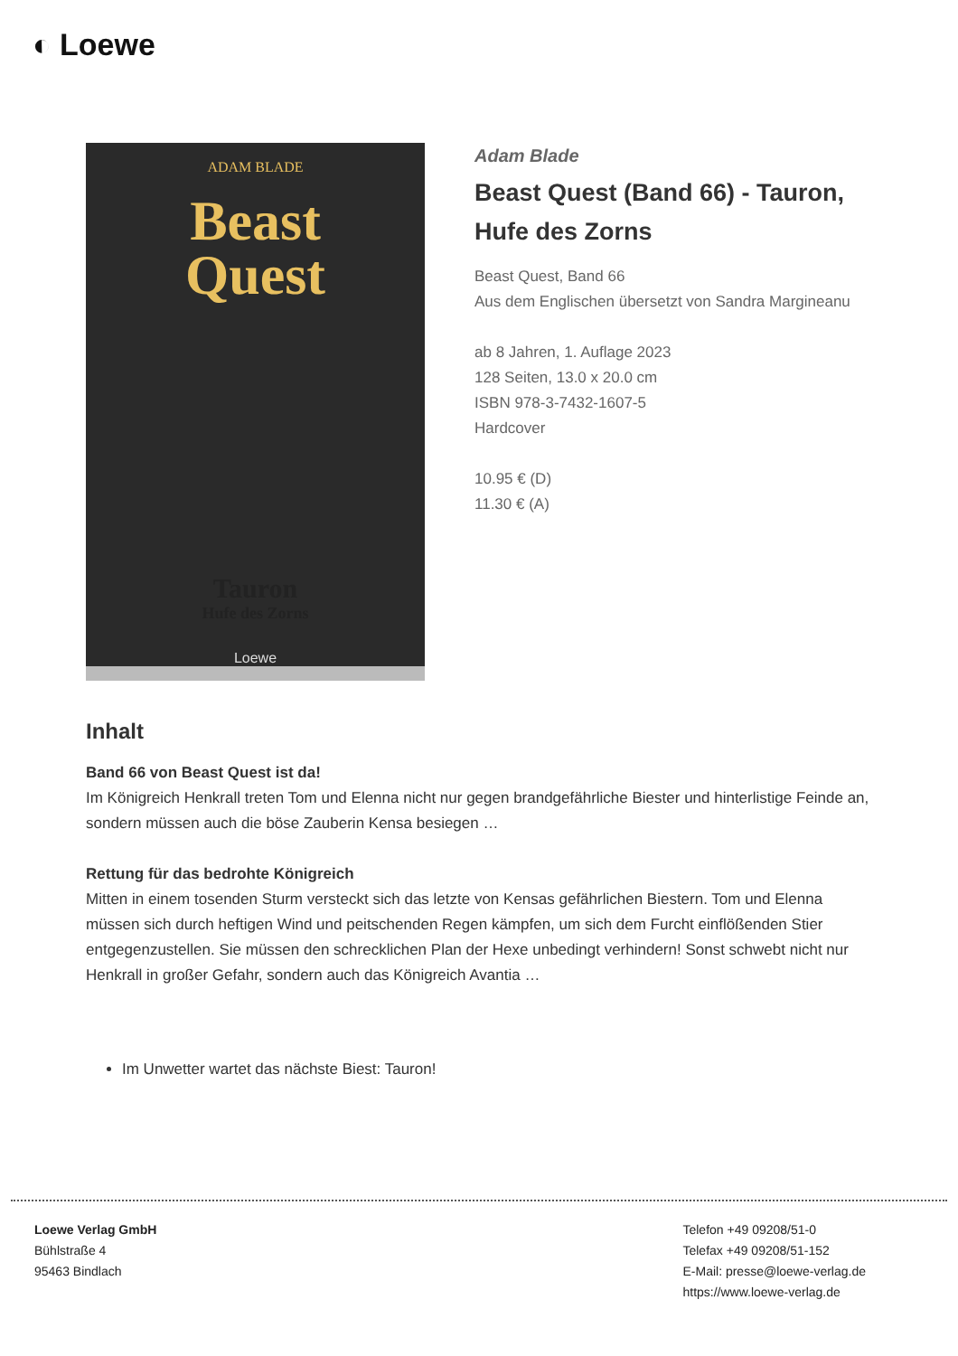◐ Loewe
ADAM BLADE
Beast
Quest
Tauron
Hufe des Zorns
Loewe
Adam Blade
Beast Quest (Band 66) - Tauron, Hufe des Zorns
Beast Quest, Band 66
Aus dem Englischen übersetzt von Sandra Margineanu
ab 8 Jahren, 1. Auflage 2023
128 Seiten, 13.0 x 20.0 cm
ISBN 978-3-7432-1607-5
Hardcover
10.95 € (D)
11.30 € (A)
Inhalt
Band 66 von Beast Quest ist da!
Im Königreich Henkrall treten Tom und Elenna nicht nur gegen brandgefährliche Biester und hinterlistige Feinde an, sondern müssen auch die böse Zauberin Kensa besiegen …
Rettung für das bedrohte Königreich
Mitten in einem tosenden Sturm versteckt sich das letzte von Kensas gefährlichen Biestern. Tom und Elenna müssen sich durch heftigen Wind und peitschenden Regen kämpfen, um sich dem Furcht einflößenden Stier entgegenzustellen. Sie müssen den schrecklichen Plan der Hexe unbedingt verhindern! Sonst schwebt nicht nur Henkrall in großer Gefahr, sondern auch das Königreich Avantia …
Im Unwetter wartet das nächste Biest: Tauron!
Loewe Verlag GmbH
Bühlstraße 4
95463 Bindlach
Telefon +49 09208/51-0
Telefax +49 09208/51-152
E-Mail: presse@loewe-verlag.de
https://www.loewe-verlag.de